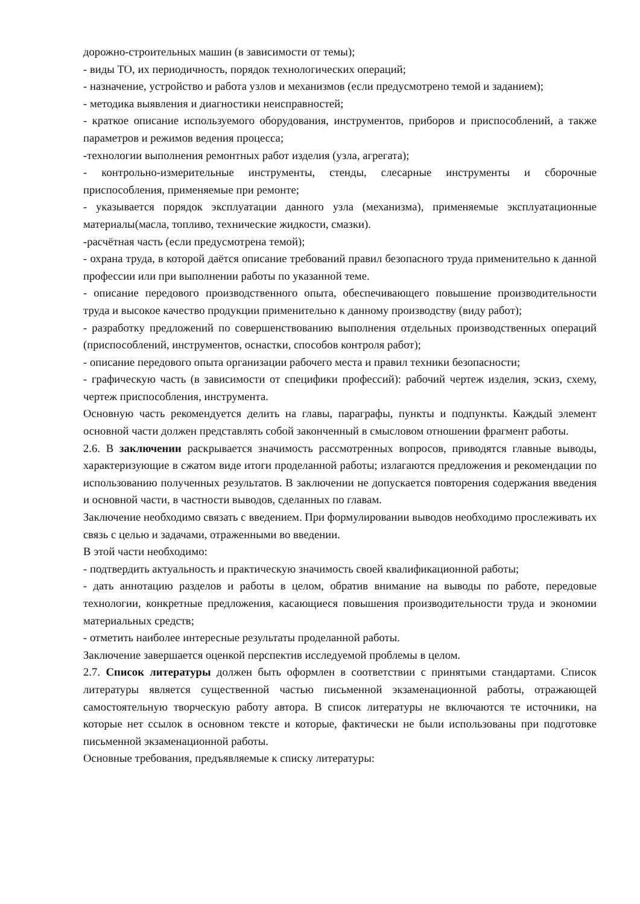дорожно-строительных машин (в зависимости от темы);
- виды ТО, их периодичность, порядок технологических операций;
- назначение, устройство и работа узлов и механизмов (если предусмотрено темой и заданием);
- методика выявления и диагностики неисправностей;
- краткое описание используемого оборудования, инструментов, приборов и приспособлений, а также параметров и режимов ведения процесса;
-технологии выполнения ремонтных работ изделия (узла, агрегата);
- контрольно-измерительные инструменты, стенды, слесарные инструменты и сборочные приспособления, применяемые при ремонте;
- указывается порядок эксплуатации данного узла (механизма), применяемые эксплуатационные материалы(масла, топливо, технические жидкости, смазки).
-расчётная часть (если предусмотрена темой);
- охрана труда, в которой даётся описание требований правил безопасного труда применительно к данной профессии или при выполнении работы по указанной теме.
- описание передового производственного опыта, обеспечивающего повышение производительности труда и высокое качество продукции применительно к данному производству (виду работ);
- разработку предложений по совершенствованию выполнения отдельных производственных операций (приспособлений, инструментов, оснастки, способов контроля работ);
- описание передового опыта организации рабочего места и правил техники безопасности;
- графическую часть (в зависимости от специфики профессий): рабочий чертеж изделия, эскиз, схему, чертеж приспособления, инструмента.
Основную часть рекомендуется делить на главы, параграфы, пункты и подпункты. Каждый элемент основной части должен представлять собой законченный в смысловом отношении фрагмент работы.
2.6. В заключении раскрывается значимость рассмотренных вопросов, приводятся главные выводы, характеризующие в сжатом виде итоги проделанной работы; излагаются предложения и рекомендации по использованию полученных результатов. В заключении не допускается повторения содержания введения и основной части, в частности выводов, сделанных по главам.
Заключение необходимо связать с введением. При формулировании выводов необходимо прослеживать их связь с целью и задачами, отраженными во введении.
В этой части необходимо:
- подтвердить актуальность и практическую значимость своей квалификационной работы;
- дать аннотацию разделов и работы в целом, обратив внимание на выводы по работе, передовые технологии, конкретные предложения, касающиеся повышения производительности труда и экономии материальных средств;
- отметить наиболее интересные результаты проделанной работы.
Заключение завершается оценкой перспектив исследуемой проблемы в целом.
2.7. Список литературы должен быть оформлен в соответствии с принятыми стандартами. Список литературы является существенной частью письменной экзаменационной работы, отражающей самостоятельную творческую работу автора. В список литературы не включаются те источники, на которые нет ссылок в основном тексте и которые, фактически не были использованы при подготовке письменной экзаменационной работы.
Основные требования, предъявляемые к списку литературы: